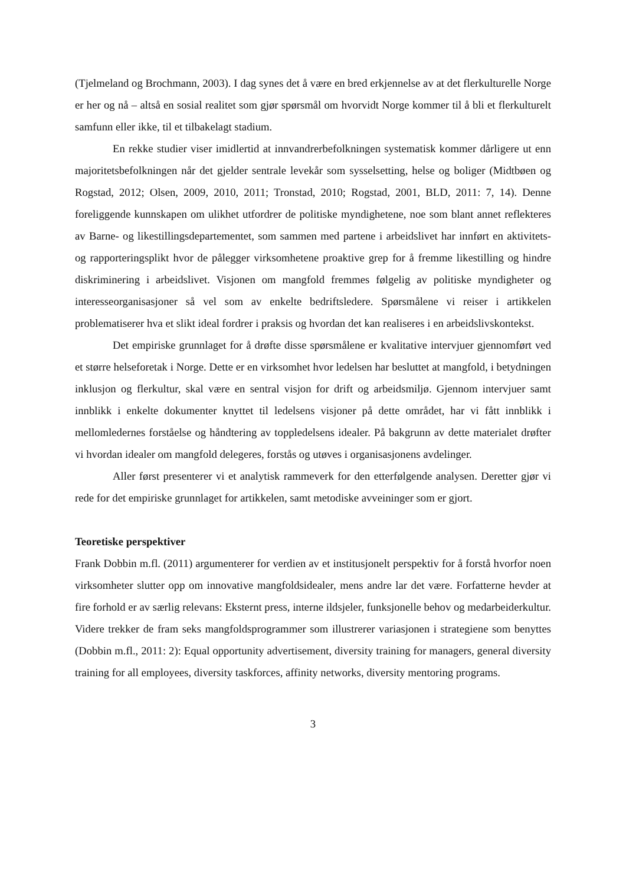(Tjelmeland og Brochmann, 2003). I dag synes det å være en bred erkjennelse av at det flerkulturelle Norge er her og nå – altså en sosial realitet som gjør spørsmål om hvorvidt Norge kommer til å bli et flerkulturelt samfunn eller ikke, til et tilbakelagt stadium.
En rekke studier viser imidlertid at innvandrerbefolkningen systematisk kommer dårligere ut enn majoritetsbefolkningen når det gjelder sentrale levekår som sysselsetting, helse og boliger (Midtbøen og Rogstad, 2012; Olsen, 2009, 2010, 2011; Tronstad, 2010; Rogstad, 2001, BLD, 2011: 7, 14). Denne foreliggende kunnskapen om ulikhet utfordrer de politiske myndighetene, noe som blant annet reflekteres av Barne- og likestillingsdepartementet, som sammen med partene i arbeidslivet har innført en aktivitets- og rapporteringsplikt hvor de pålegger virksomhetene proaktive grep for å fremme likestilling og hindre diskriminering i arbeidslivet. Visjonen om mangfold fremmes følgelig av politiske myndigheter og interesseorganisasjoner så vel som av enkelte bedriftsledere. Spørsmålene vi reiser i artikkelen problematiserer hva et slikt ideal fordrer i praksis og hvordan det kan realiseres i en arbeidslivskontekst.
Det empiriske grunnlaget for å drøfte disse spørsmålene er kvalitative intervjuer gjennomført ved et større helseforetak i Norge. Dette er en virksomhet hvor ledelsen har besluttet at mangfold, i betydningen inklusjon og flerkultur, skal være en sentral visjon for drift og arbeidsmiljø. Gjennom intervjuer samt innblikk i enkelte dokumenter knyttet til ledelsens visjoner på dette området, har vi fått innblikk i mellomledernes forståelse og håndtering av toppledelsens idealer. På bakgrunn av dette materialet drøfter vi hvordan idealer om mangfold delegeres, forstås og utøves i organisasjonens avdelinger.
Aller først presenterer vi et analytisk rammeverk for den etterfølgende analysen. Deretter gjør vi rede for det empiriske grunnlaget for artikkelen, samt metodiske avveininger som er gjort.
Teoretiske perspektiver
Frank Dobbin m.fl. (2011) argumenterer for verdien av et institusjonelt perspektiv for å forstå hvorfor noen virksomheter slutter opp om innovative mangfoldsidealer, mens andre lar det være. Forfatterne hevder at fire forhold er av særlig relevans: Eksternt press, interne ildsjeler, funksjonelle behov og medarbeiderkultur. Videre trekker de fram seks mangfoldsprogrammer som illustrerer variasjonen i strategiene som benyttes (Dobbin m.fl., 2011: 2): Equal opportunity advertisement, diversity training for managers, general diversity training for all employees, diversity taskforces, affinity networks, diversity mentoring programs.
3